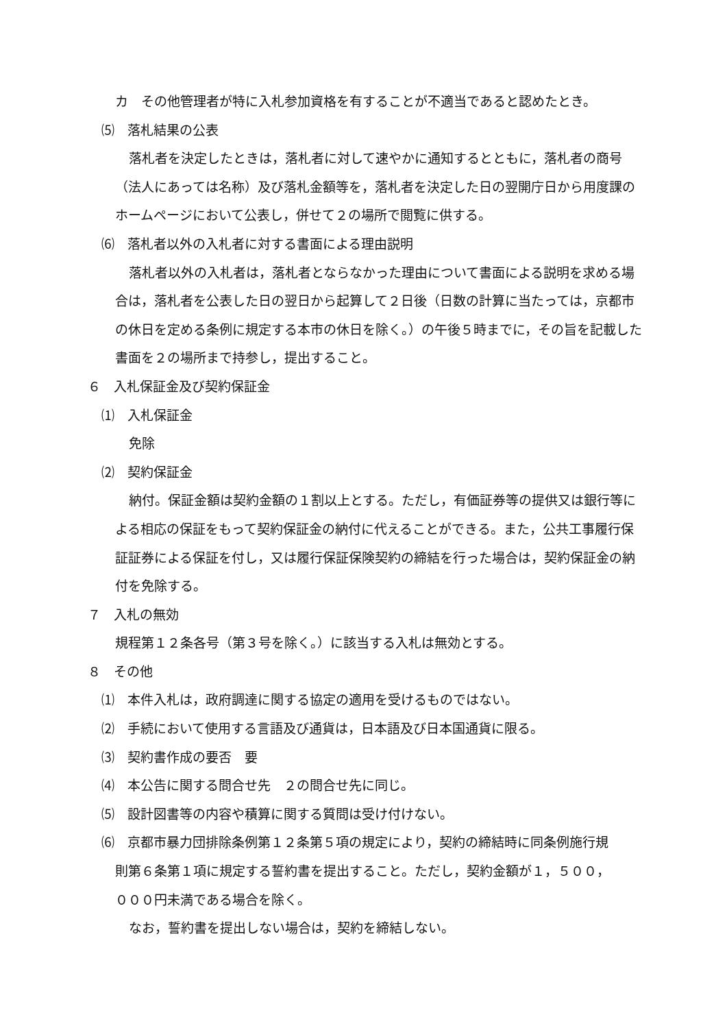カ　その他管理者が特に入札参加資格を有することが不適当であると認めたとき。
⑸　落札結果の公表
落札者を決定したときは，落札者に対して速やかに通知するとともに，落札者の商号（法人にあっては名称）及び落札金額等を，落札者を決定した日の翌開庁日から用度課のホームページにおいて公表し，併せて２の場所で閲覧に供する。
⑹　落札者以外の入札者に対する書面による理由説明
落札者以外の入札者は，落札者とならなかった理由について書面による説明を求める場合は，落札者を公表した日の翌日から起算して２日後（日数の計算に当たっては，京都市の休日を定める条例に規定する本市の休日を除く。）の午後５時までに，その旨を記載した書面を２の場所まで持参し，提出すること。
６　入札保証金及び契約保証金
⑴　入札保証金
免除
⑵　契約保証金
納付。保証金額は契約金額の１割以上とする。ただし，有価証券等の提供又は銀行等による相応の保証をもって契約保証金の納付に代えることができる。また，公共工事履行保証証券による保証を付し，又は履行保証保険契約の締結を行った場合は，契約保証金の納付を免除する。
７　入札の無効
規程第１２条各号（第３号を除く。）に該当する入札は無効とする。
８　その他
⑴　本件入札は，政府調達に関する協定の適用を受けるものではない。
⑵　手続において使用する言語及び通貨は，日本語及び日本国通貨に限る。
⑶　契約書作成の要否　要
⑷　本公告に関する問合せ先　２の問合せ先に同じ。
⑸　設計図書等の内容や積算に関する質問は受け付けない。
⑹　京都市暴力団排除条例第１２条第５項の規定により，契約の締結時に同条例施行規
則第６条第１項に規定する誓約書を提出すること。ただし，契約金額が１，５００，
０００円未満である場合を除く。
なお，誓約書を提出しない場合は，契約を締結しない。